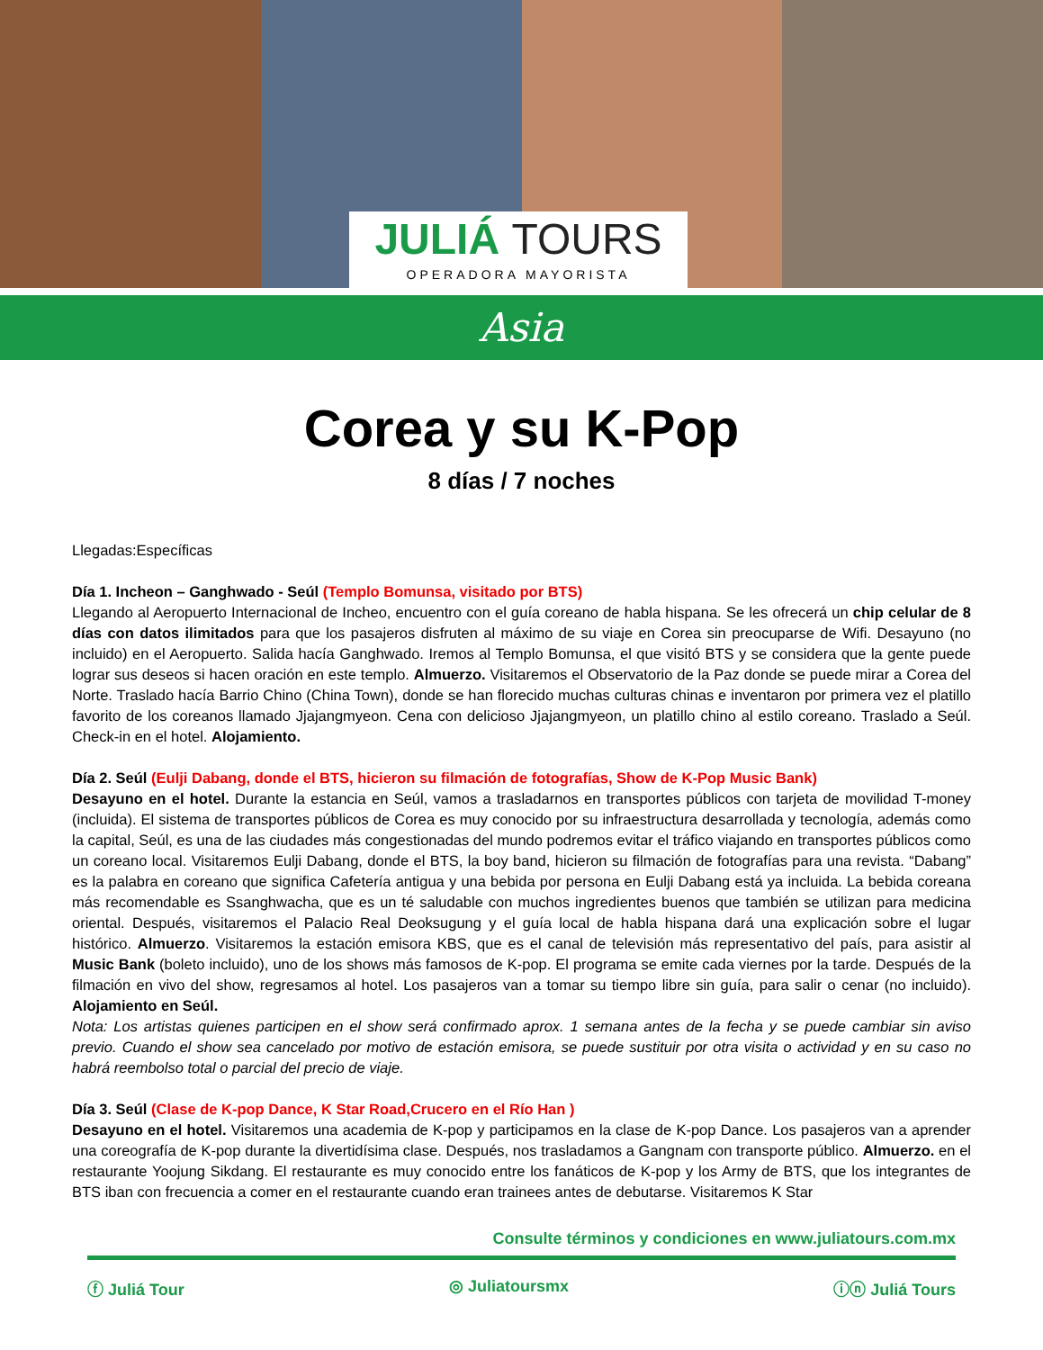JULIÁ TOURS
OPERADORA MAYORISTA
Asia
Corea y su K-Pop
8 días / 7 noches
Llegadas:Específicas
Día 1. Incheon – Ganghwado - Seúl (Templo Bomunsa, visitado por BTS)
Llegando al Aeropuerto Internacional de Incheo, encuentro con el guía coreano de habla hispana. Se les ofrecerá un chip celular de 8 días con datos ilimitados para que los pasajeros disfruten al máximo de su viaje en Corea sin preocuparse de Wifi. Desayuno (no incluido) en el Aeropuerto. Salida hacía Ganghwado. Iremos al Templo Bomunsa, el que visitó BTS y se considera que la gente puede lograr sus deseos si hacen oración en este templo. Almuerzo. Visitaremos el Observatorio de la Paz donde se puede mirar a Corea del Norte. Traslado hacía Barrio Chino (China Town), donde se han florecido muchas culturas chinas e inventaron por primera vez el platillo favorito de los coreanos llamado Jjajangmyeon. Cena con delicioso Jjajangmyeon, un platillo chino al estilo coreano. Traslado a Seúl. Check-in en el hotel. Alojamiento.
Día 2. Seúl (Eulji Dabang, donde el BTS, hicieron su filmación de fotografías, Show de K-Pop Music Bank)
Desayuno en el hotel. Durante la estancia en Seúl, vamos a trasladarnos en transportes públicos con tarjeta de movilidad T-money (incluida). El sistema de transportes públicos de Corea es muy conocido por su infraestructura desarrollada y tecnología, además como la capital, Seúl, es una de las ciudades más congestionadas del mundo podremos evitar el tráfico viajando en transportes públicos como un coreano local. Visitaremos Eulji Dabang, donde el BTS, la boy band, hicieron su filmación de fotografías para una revista. “Dabang” es la palabra en coreano que significa Cafetería antigua y una bebida por persona en Eulji Dabang está ya incluida. La bebida coreana más recomendable es Ssanghwacha, que es un té saludable con muchos ingredientes buenos que también se utilizan para medicina oriental. Después, visitaremos el Palacio Real Deoksugung y el guía local de habla hispana dará una explicación sobre el lugar histórico. Almuerzo. Visitaremos la estación emisora KBS, que es el canal de televisión más representativo del país, para asistir al Music Bank (boleto incluido), uno de los shows más famosos de K-pop. El programa se emite cada viernes por la tarde. Después de la filmación en vivo del show, regresamos al hotel. Los pasajeros van a tomar su tiempo libre sin guía, para salir o cenar (no incluido). Alojamiento en Seúl.
Nota: Los artistas quienes participen en el show será confirmado aprox. 1 semana antes de la fecha y se puede cambiar sin aviso previo. Cuando el show sea cancelado por motivo de estación emisora, se puede sustituir por otra visita o actividad y en su caso no habrá reembolso total o parcial del precio de viaje.
Día 3. Seúl (Clase de K-pop Dance, K Star Road,Crucero en el Río Han )
Desayuno en el hotel. Visitaremos una academia de K-pop y participamos en la clase de K-pop Dance. Los pasajeros van a aprender una coreografía de K-pop durante la divertidísima clase. Después, nos trasladamos a Gangnam con transporte público. Almuerzo. en el restaurante Yoojung Sikdang. El restaurante es muy conocido entre los fanáticos de K-pop y los Army de BTS, que los integrantes de BTS iban con frecuencia a comer en el restaurante cuando eran trainees antes de debutarse. Visitaremos K Star
Consulte términos y condiciones en www.juliatours.com.mx
ⓕ Juliá Tour ◎ Juliatoursmx ⓘⓝ Juliá Tours